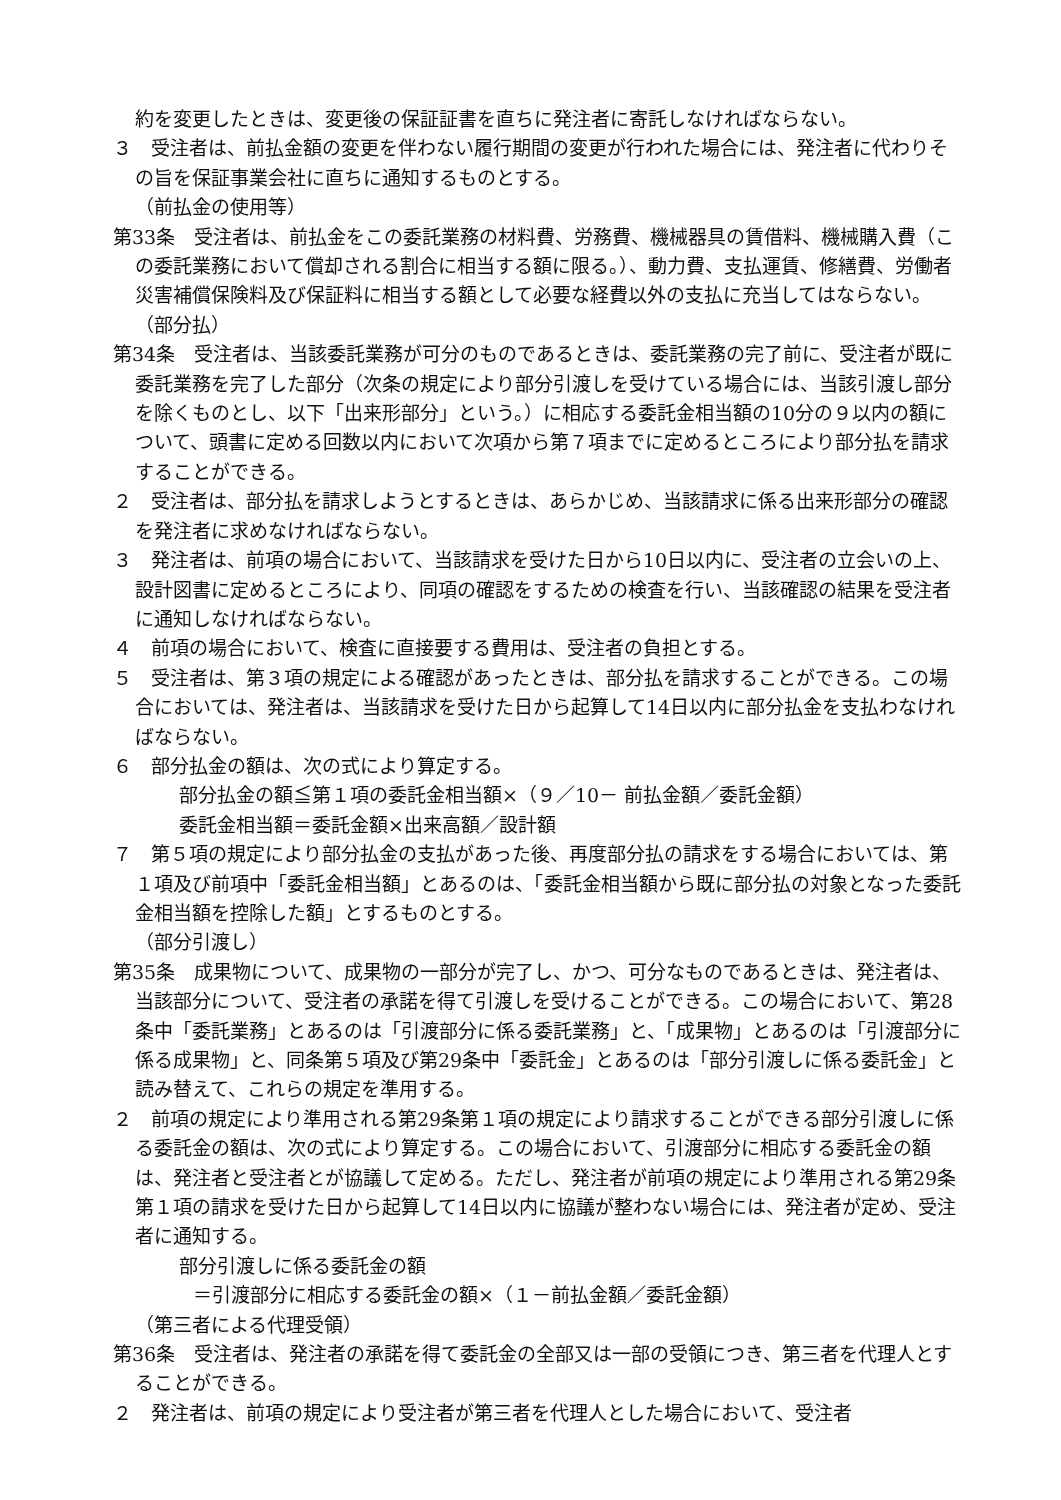約を変更したときは、変更後の保証証書を直ちに発注者に寄託しなければならない。
３　受注者は、前払金額の変更を伴わない履行期間の変更が行われた場合には、発注者に代わりその旨を保証事業会社に直ちに通知するものとする。
（前払金の使用等）
第33条　受注者は、前払金をこの委託業務の材料費、労務費、機械器具の賃借料、機械購入費（この委託業務において償却される割合に相当する額に限る。）、動力費、支払運賃、修繕費、労働者災害補償保険料及び保証料に相当する額として必要な経費以外の支払に充当してはならない。
（部分払）
第34条　受注者は、当該委託業務が可分のものであるときは、委託業務の完了前に、受注者が既に委託業務を完了した部分（次条の規定により部分引渡しを受けている場合には、当該引渡し部分を除くものとし、以下「出来形部分」という。）に相応する委託金相当額の10分の９以内の額について、頭書に定める回数以内において次項から第７項までに定めるところにより部分払を請求することができる。
２　受注者は、部分払を請求しようとするときは、あらかじめ、当該請求に係る出来形部分の確認を発注者に求めなければならない。
３　発注者は、前項の場合において、当該請求を受けた日から10日以内に、受注者の立会いの上、設計図書に定めるところにより、同項の確認をするための検査を行い、当該確認の結果を受注者に通知しなければならない。
４　前項の場合において、検査に直接要する費用は、受注者の負担とする。
５　受注者は、第３項の規定による確認があったときは、部分払を請求することができる。この場合においては、発注者は、当該請求を受けた日から起算して14日以内に部分払金を支払わなければならない。
６　部分払金の額は、次の式により算定する。
部分払金の額≦第１項の委託金相当額×（９／10－ 前払金額／委託金額）
委託金相当額＝委託金額×出来高額／設計額
７　第５項の規定により部分払金の支払があった後、再度部分払の請求をする場合においては、第１項及び前項中「委託金相当額」とあるのは、「委託金相当額から既に部分払の対象となった委託金相当額を控除した額」とするものとする。
（部分引渡し）
第35条　成果物について、成果物の一部分が完了し、かつ、可分なものであるときは、発注者は、当該部分について、受注者の承諾を得て引渡しを受けることができる。この場合において、第28条中「委託業務」とあるのは「引渡部分に係る委託業務」と、「成果物」とあるのは「引渡部分に係る成果物」と、同条第５項及び第29条中「委託金」とあるのは「部分引渡しに係る委託金」と読み替えて、これらの規定を準用する。
２　前項の規定により準用される第29条第１項の規定により請求することができる部分引渡しに係る委託金の額は、次の式により算定する。この場合において、引渡部分に相応する委託金の額は、発注者と受注者とが協議して定める。ただし、発注者が前項の規定により準用される第29条第１項の請求を受けた日から起算して14日以内に協議が整わない場合には、発注者が定め、受注者に通知する。
部分引渡しに係る委託金の額
＝引渡部分に相応する委託金の額×（１－前払金額／委託金額）
（第三者による代理受領）
第36条　受注者は、発注者の承諾を得て委託金の全部又は一部の受領につき、第三者を代理人とすることができる。
２　発注者は、前項の規定により受注者が第三者を代理人とした場合において、受注者